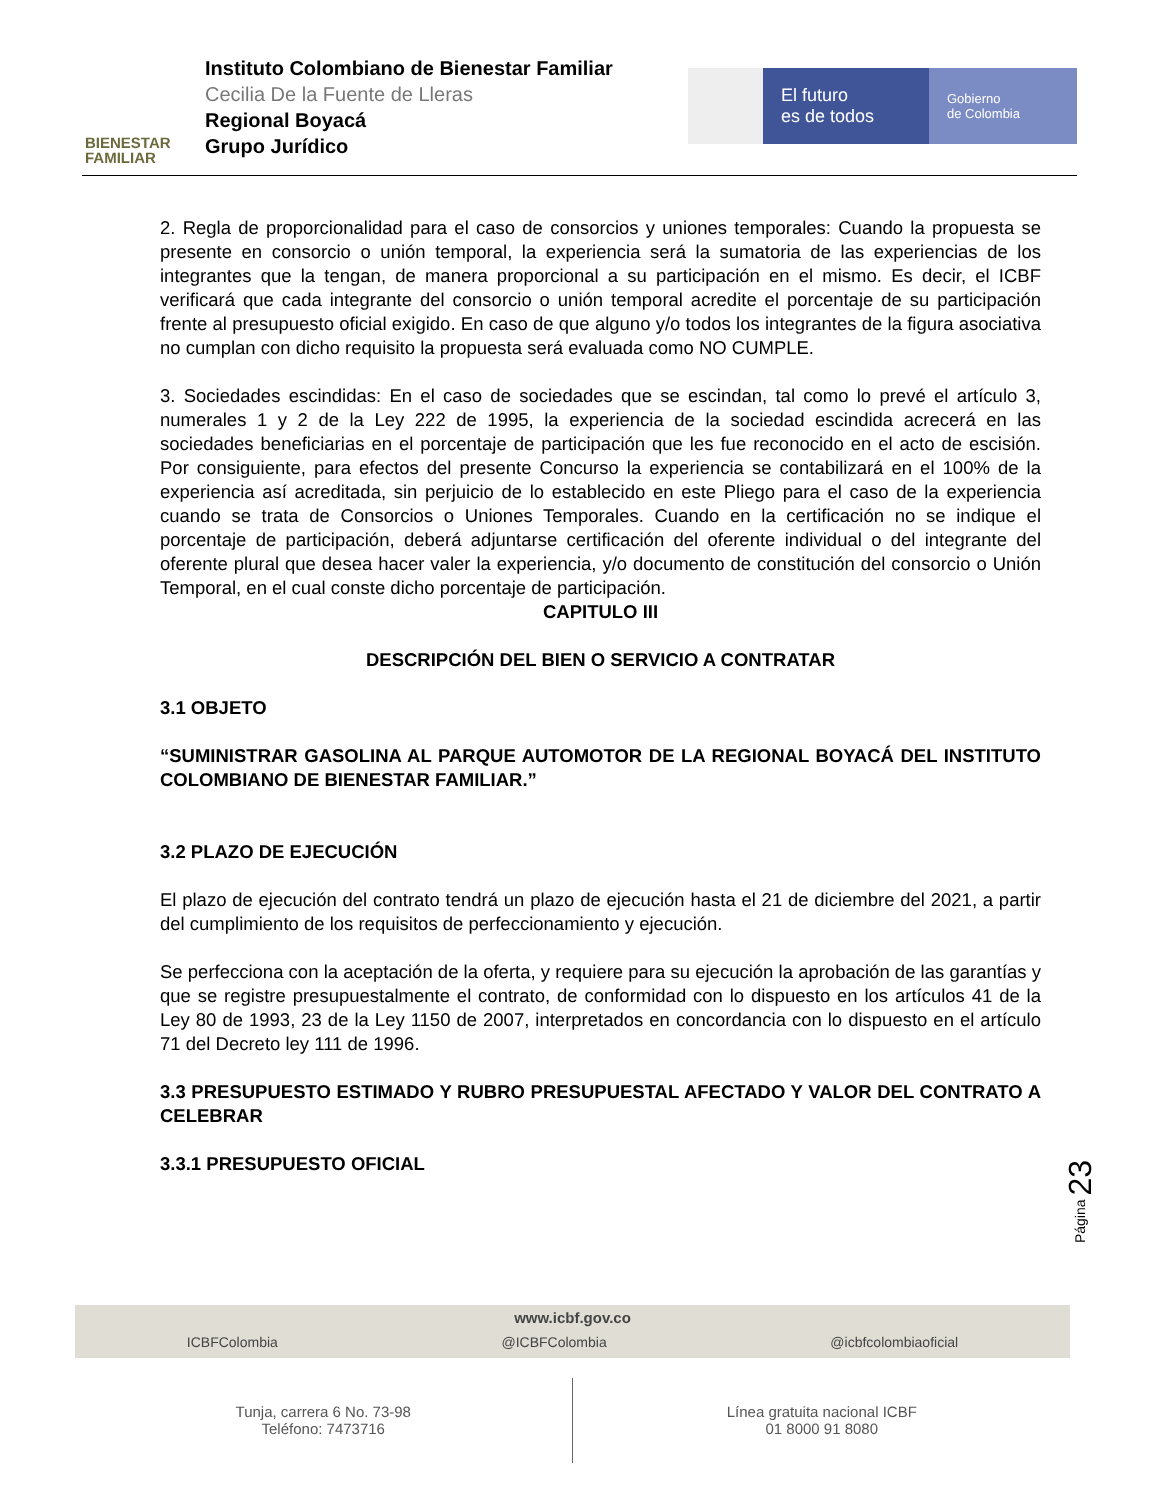BIENESTAR
FAMILIAR
Instituto Colombiano de Bienestar Familiar
Cecilia De la Fuente de Lleras
Regional Boyacá
Grupo Jurídico
El futuro
es de todos
Gobierno
de Colombia
2. Regla de proporcionalidad para el caso de consorcios y uniones temporales: Cuando la propuesta se presente en consorcio o unión temporal, la experiencia será la sumatoria de las experiencias de los integrantes que la tengan, de manera proporcional a su participación en el mismo. Es decir, el ICBF verificará que cada integrante del consorcio o unión temporal acredite el porcentaje de su participación frente al presupuesto oficial exigido. En caso de que alguno y/o todos los integrantes de la figura asociativa no cumplan con dicho requisito la propuesta será evaluada como NO CUMPLE.
3. Sociedades escindidas: En el caso de sociedades que se escindan, tal como lo prevé el artículo 3, numerales 1 y 2 de la Ley 222 de 1995, la experiencia de la sociedad escindida acrecerá en las sociedades beneficiarias en el porcentaje de participación que les fue reconocido en el acto de escisión. Por consiguiente, para efectos del presente Concurso la experiencia se contabilizará en el 100% de la experiencia así acreditada, sin perjuicio de lo establecido en este Pliego para el caso de la experiencia cuando se trata de Consorcios o Uniones Temporales. Cuando en la certificación no se indique el porcentaje de participación, deberá adjuntarse certificación del oferente individual o del integrante del oferente plural que desea hacer valer la experiencia, y/o documento de constitución del consorcio o Unión Temporal, en el cual conste dicho porcentaje de participación.
CAPITULO III
DESCRIPCIÓN DEL BIEN O SERVICIO A CONTRATAR
3.1 OBJETO
“SUMINISTRAR GASOLINA AL PARQUE AUTOMOTOR DE LA REGIONAL BOYACÁ DEL INSTITUTO COLOMBIANO DE BIENESTAR FAMILIAR.”
3.2 PLAZO DE EJECUCIÓN
El plazo de ejecución del contrato tendrá un plazo de ejecución hasta el 21 de diciembre del 2021, a partir del cumplimiento de los requisitos de perfeccionamiento y ejecución.
Se perfecciona con la aceptación de la oferta, y requiere para su ejecución la aprobación de las garantías y que se registre presupuestalmente el contrato, de conformidad con lo dispuesto en los artículos 41 de la Ley 80 de 1993, 23 de la Ley 1150 de 2007, interpretados en concordancia con lo dispuesto en el artículo 71 del Decreto ley 111 de 1996.
3.3 PRESUPUESTO ESTIMADO Y RUBRO PRESUPUESTAL AFECTADO Y VALOR DEL CONTRATO A CELEBRAR
3.3.1 PRESUPUESTO OFICIAL
Página 23
www.icbf.gov.co
ICBFColombia @ICBFColombia @icbfcolombiaoficial
Tunja, carrera 6 No. 73-98
Teléfono: 7473716
Línea gratuita nacional ICBF
01 8000 91 8080